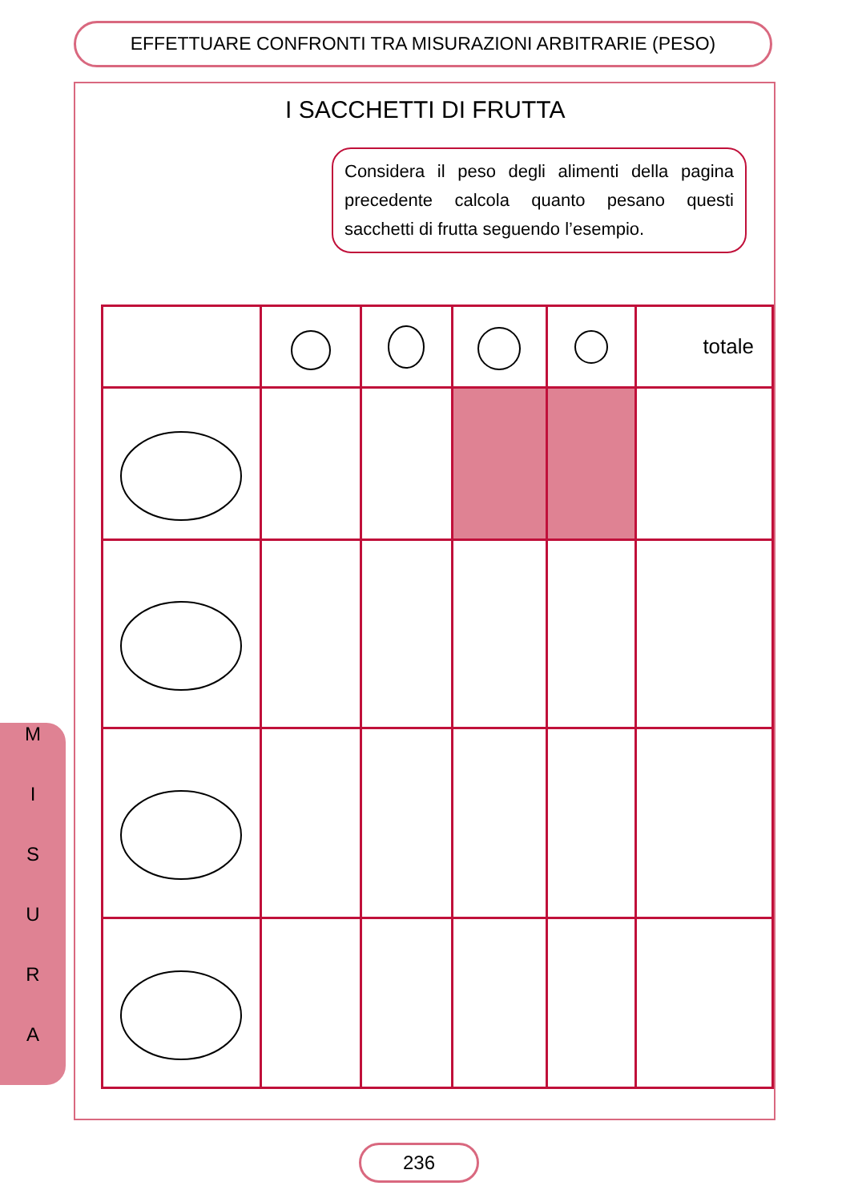EFFETTUARE CONFRONTI TRA MISURAZIONI ARBITRARIE (PESO)
I SACCHETTI DI FRUTTA
Considera il peso degli alimenti della pagina precedente calcola quanto pesano questi sacchetti di frutta seguendo l’esempio.
| | | | | | totale |
M
I
S
U
R
A
236